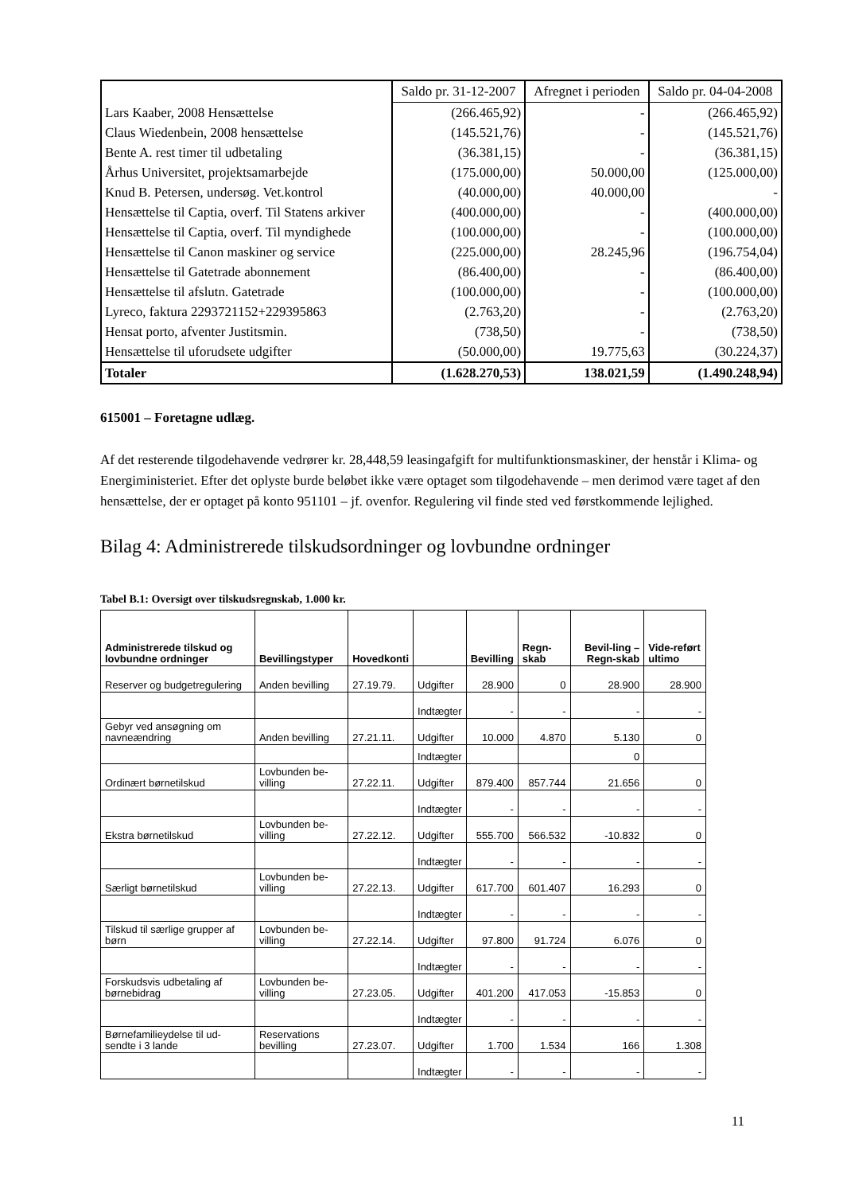| | Saldo pr. 31-12-2007 | Afregnet i perioden | Saldo pr. 04-04-2008 |
| Lars Kaaber, 2008 Hensættelse | (266.465,92) | - | (266.465,92) |
| Claus Wiedenbein, 2008 hensættelse | (145.521,76) | - | (145.521,76) |
| Bente A. rest timer til udbetaling | (36.381,15) | - | (36.381,15) |
| Århus Universitet, projektsamarbejde | (175.000,00) | 50.000,00 | (125.000,00) |
| Knud B. Petersen, undersøg. Vet.kontrol | (40.000,00) | 40.000,00 | - |
| Hensættelse til Captia, overf. Til Statens arkiver | (400.000,00) | - | (400.000,00) |
| Hensættelse til Captia, overf. Til myndighede | (100.000,00) | - | (100.000,00) |
| Hensættelse til Canon maskiner og service | (225.000,00) | 28.245,96 | (196.754,04) |
| Hensættelse til Gatetrade abonnement | (86.400,00) | - | (86.400,00) |
| Hensættelse til afslutn. Gatetrade | (100.000,00) | - | (100.000,00) |
| Lyreco, faktura 2293721152+229395863 | (2.763,20) | - | (2.763,20) |
| Hensat porto, afventer Justitsmin. | (738,50) | - | (738,50) |
| Hensættelse til uforudsete udgifter | (50.000,00) | 19.775,63 | (30.224,37) |
| Totaler | (1.628.270,53) | 138.021,59 | (1.490.248,94) |
615001 – Foretagne udlæg.
Af det resterende tilgodehavende vedrører kr. 28,448,59 leasingafgift for multifunktionsmaskiner, der henstår i Klima- og Energiministeriet. Efter det oplyste burde beløbet ikke være optaget som tilgodehavende – men derimod være taget af den hensættelse, der er optaget på konto 951101 – jf. ovenfor. Regulering vil finde sted ved førstkommende lejlighed.
Bilag 4: Administrerede tilskudsordninger og lovbundne ordninger
Tabel B.1: Oversigt over tilskudsregnskab, 1.000 kr.
| Administrerede tilskud og lovbundne ordninger | Bevillingstyper | Hovedkonti | | Bevilling | Regn-skab | Bevil-ling – Regn-skab | Vide-reført ultimo |
| --- | --- | --- | --- | --- | --- | --- | --- |
| Reserver og budgetregulering | Anden bevilling | 27.19.79. | Udgifter | 28.900 | 0 | 28.900 | 28.900 |
| | | | Indtægter | - | - | - | - |
| Gebyr ved ansøgning om navneændring | Anden bevilling | 27.21.11. | Udgifter | 10.000 | 4.870 | 5.130 | 0 |
| | | | Indtægter | | | 0 | |
| Ordinært børnetilskud | Lovbunden be-villing | 27.22.11. | Udgifter | 879.400 | 857.744 | 21.656 | 0 |
| | | | Indtægter | - | - | - | - |
| Ekstra børnetilskud | Lovbunden be-villing | 27.22.12. | Udgifter | 555.700 | 566.532 | -10.832 | 0 |
| | | | Indtægter | - | - | - | - |
| Særligt børnetilskud | Lovbunden be-villing | 27.22.13. | Udgifter | 617.700 | 601.407 | 16.293 | 0 |
| | | | Indtægter | - | - | - | - |
| Tilskud til særlige grupper af børn | Lovbunden be-villing | 27.22.14. | Udgifter | 97.800 | 91.724 | 6.076 | 0 |
| | | | Indtægter | - | - | - | - |
| Forskudsvis udbetaling af børnebidrag | Lovbunden be-villing | 27.23.05. | Udgifter | 401.200 | 417.053 | -15.853 | 0 |
| | | | Indtægter | - | - | - | - |
| Børnefamilieydelse til ud-sendte i 3 lande | Reservations bevilling | 27.23.07. | Udgifter | 1.700 | 1.534 | 166 | 1.308 |
| | | | Indtægter | - | - | - | - |
11